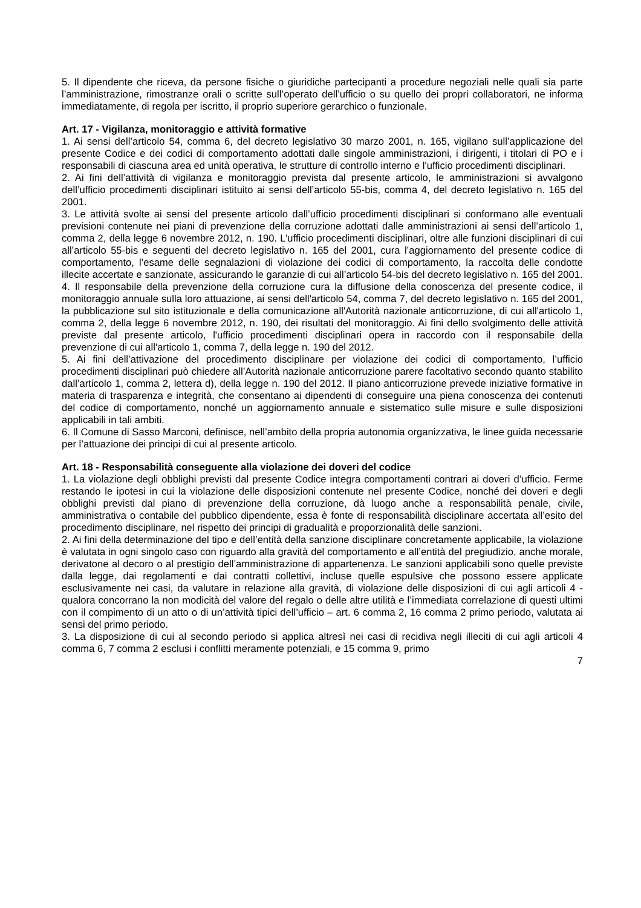5. Il dipendente che riceva, da persone fisiche o giuridiche partecipanti a procedure negoziali nelle quali sia parte l’amministrazione, rimostranze orali o scritte sull’operato dell’ufficio o su quello dei propri collaboratori, ne informa immediatamente, di regola per iscritto, il proprio superiore gerarchico o funzionale.
Art. 17 - Vigilanza, monitoraggio e attività formative
1. Ai sensi dell’articolo 54, comma 6, del decreto legislativo 30 marzo 2001, n. 165, vigilano sull’applicazione del presente Codice e dei codici di comportamento adottati dalle singole amministrazioni, i dirigenti, i titolari di PO e i responsabili di ciascuna area ed unità operativa, le strutture di controllo interno e l'ufficio procedimenti disciplinari.
2. Ai fini dell’attività di vigilanza e monitoraggio prevista dal presente articolo, le amministrazioni si avvalgono dell’ufficio procedimenti disciplinari istituito ai sensi dell’articolo 55-bis, comma 4, del decreto legislativo n. 165 del 2001.
3. Le attività svolte ai sensi del presente articolo dall’ufficio procedimenti disciplinari si conformano alle eventuali previsioni contenute nei piani di prevenzione della corruzione adottati dalle amministrazioni ai sensi dell’articolo 1, comma 2, della legge 6 novembre 2012, n. 190. L’ufficio procedimenti disciplinari, oltre alle funzioni disciplinari di cui all’articolo 55-bis e seguenti del decreto legislativo n. 165 del 2001, cura l’aggiornamento del presente codice di comportamento, l’esame delle segnalazioni di violazione dei codici di comportamento, la raccolta delle condotte illecite accertate e sanzionate, assicurando le garanzie di cui all’articolo 54-bis del decreto legislativo n. 165 del 2001.
4. Il responsabile della prevenzione della corruzione cura la diffusione della conoscenza del presente codice, il monitoraggio annuale sulla loro attuazione, ai sensi dell'articolo 54, comma 7, del decreto legislativo n. 165 del 2001, la pubblicazione sul sito istituzionale e della comunicazione all'Autorità nazionale anticorruzione, di cui all'articolo 1, comma 2, della legge 6 novembre 2012, n. 190, dei risultati del monitoraggio. Ai fini dello svolgimento delle attività previste dal presente articolo, l'ufficio procedimenti disciplinari opera in raccordo con il responsabile della prevenzione di cui all'articolo 1, comma 7, della legge n. 190 del 2012.
5. Ai fini dell’attivazione del procedimento disciplinare per violazione dei codici di comportamento, l’ufficio procedimenti disciplinari può chiedere all’Autorità nazionale anticorruzione parere facoltativo secondo quanto stabilito dall’articolo 1, comma 2, lettera d), della legge n. 190 del 2012. Il piano anticorruzione prevede iniziative formative in materia di trasparenza e integrità, che consentano ai dipendenti di conseguire una piena conoscenza dei contenuti del codice di comportamento, nonché un aggiornamento annuale e sistematico sulle misure e sulle disposizioni applicabili in tali ambiti.
6. Il Comune di Sasso Marconi, definisce, nell’ambito della propria autonomia organizzativa, le linee guida necessarie per l’attuazione dei principi di cui al presente articolo.
Art. 18 - Responsabilità conseguente alla violazione dei doveri del codice
1. La violazione degli obblighi previsti dal presente Codice integra comportamenti contrari ai doveri d’ufficio. Ferme restando le ipotesi in cui la violazione delle disposizioni contenute nel presente Codice, nonché dei doveri e degli obblighi previsti dal piano di prevenzione della corruzione, dà luogo anche a responsabilità penale, civile, amministrativa o contabile del pubblico dipendente, essa è fonte di responsabilità disciplinare accertata all’esito del procedimento disciplinare, nel rispetto dei principi di gradualità e proporzionalità delle sanzioni.
2. Ai fini della determinazione del tipo e dell’entità della sanzione disciplinare concretamente applicabile, la violazione è valutata in ogni singolo caso con riguardo alla gravità del comportamento e all’entità del pregiudizio, anche morale, derivatone al decoro o al prestigio dell’amministrazione di appartenenza. Le sanzioni applicabili sono quelle previste dalla legge, dai regolamenti e dai contratti collettivi, incluse quelle espulsive che possono essere applicate esclusivamente nei casi, da valutare in relazione alla gravità, di violazione delle disposizioni di cui agli articoli 4 - qualora concorrano la non modicità del valore del regalo o delle altre utilità e l’immediata correlazione di questi ultimi con il compimento di un atto o di un’attività tipici dell’ufficio – art. 6 comma 2, 16 comma 2 primo periodo, valutata ai sensi del primo periodo.
3. La disposizione di cui al secondo periodo si applica altresì nei casi di recidiva negli illeciti di cui agli articoli 4 comma 6, 7 comma 2 esclusi i conflitti meramente potenziali, e 15 comma 9, primo
7